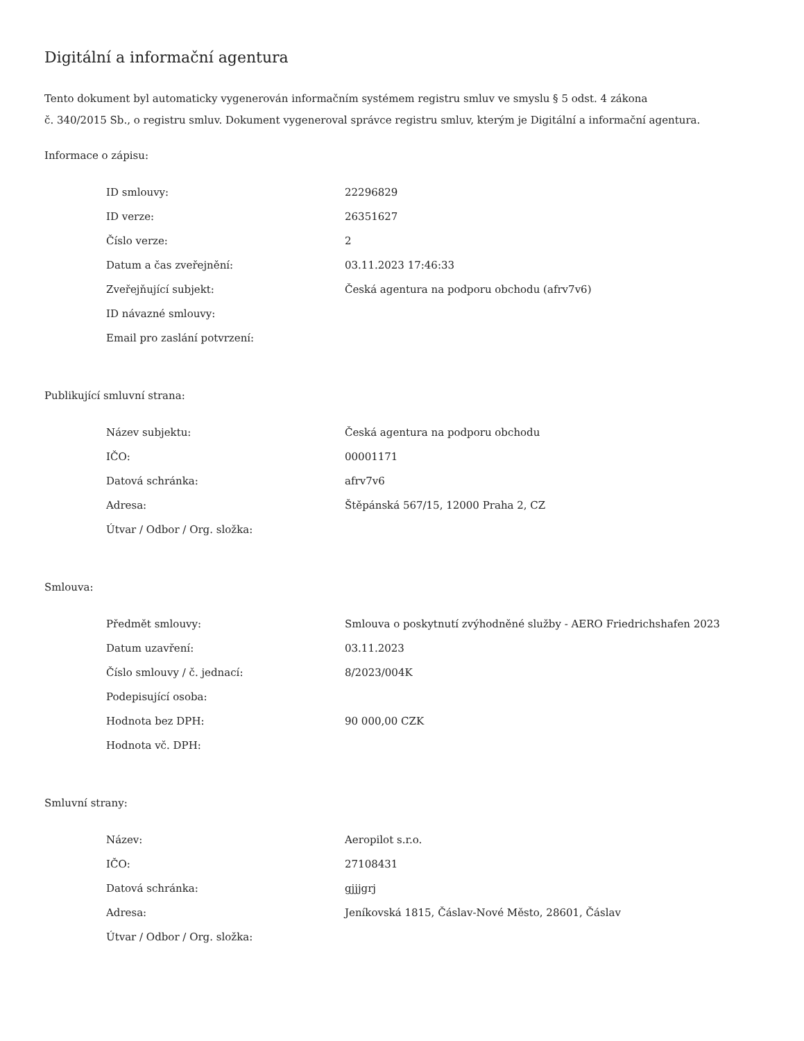Digitální a informační agentura
Tento dokument byl automaticky vygenerován informačním systémem registru smluv ve smyslu § 5 odst. 4 zákona
č. 340/2015 Sb., o registru smluv. Dokument vygeneroval správce registru smluv, kterým je Digitální a informační agentura.
Informace o zápisu:
| ID smlouvy: | 22296829 |
| ID verze: | 26351627 |
| Číslo verze: | 2 |
| Datum a čas zveřejnění: | 03.11.2023 17:46:33 |
| Zveřejňující subjekt: | Česká agentura na podporu obchodu (afrv7v6) |
| ID návazné smlouvy: | |
| Email pro zaslání potvrzení: | |
Publikující smluvní strana:
| Název subjektu: | Česká agentura na podporu obchodu |
| IČO: | 00001171 |
| Datová schránka: | afrv7v6 |
| Adresa: | Štěpánská 567/15, 12000 Praha 2, CZ |
| Útvar / Odbor / Org. složka: | |
Smlouva:
| Předmět smlouvy: | Smlouva o poskytnutí zvýhodněné služby - AERO Friedrichshafen 2023 |
| Datum uzavření: | 03.11.2023 |
| Číslo smlouvy / č. jednací: | 8/2023/004K |
| Podepisující osoba: | |
| Hodnota bez DPH: | 90 000,00 CZK |
| Hodnota vč. DPH: | |
Smluvní strany:
| Název: | Aeropilot s.r.o. |
| IČO: | 27108431 |
| Datová schránka: | gjjjgrj |
| Adresa: | Jeníkovská 1815, Čáslav-Nové Město, 28601, Čáslav |
| Útvar / Odbor / Org. složka: | |